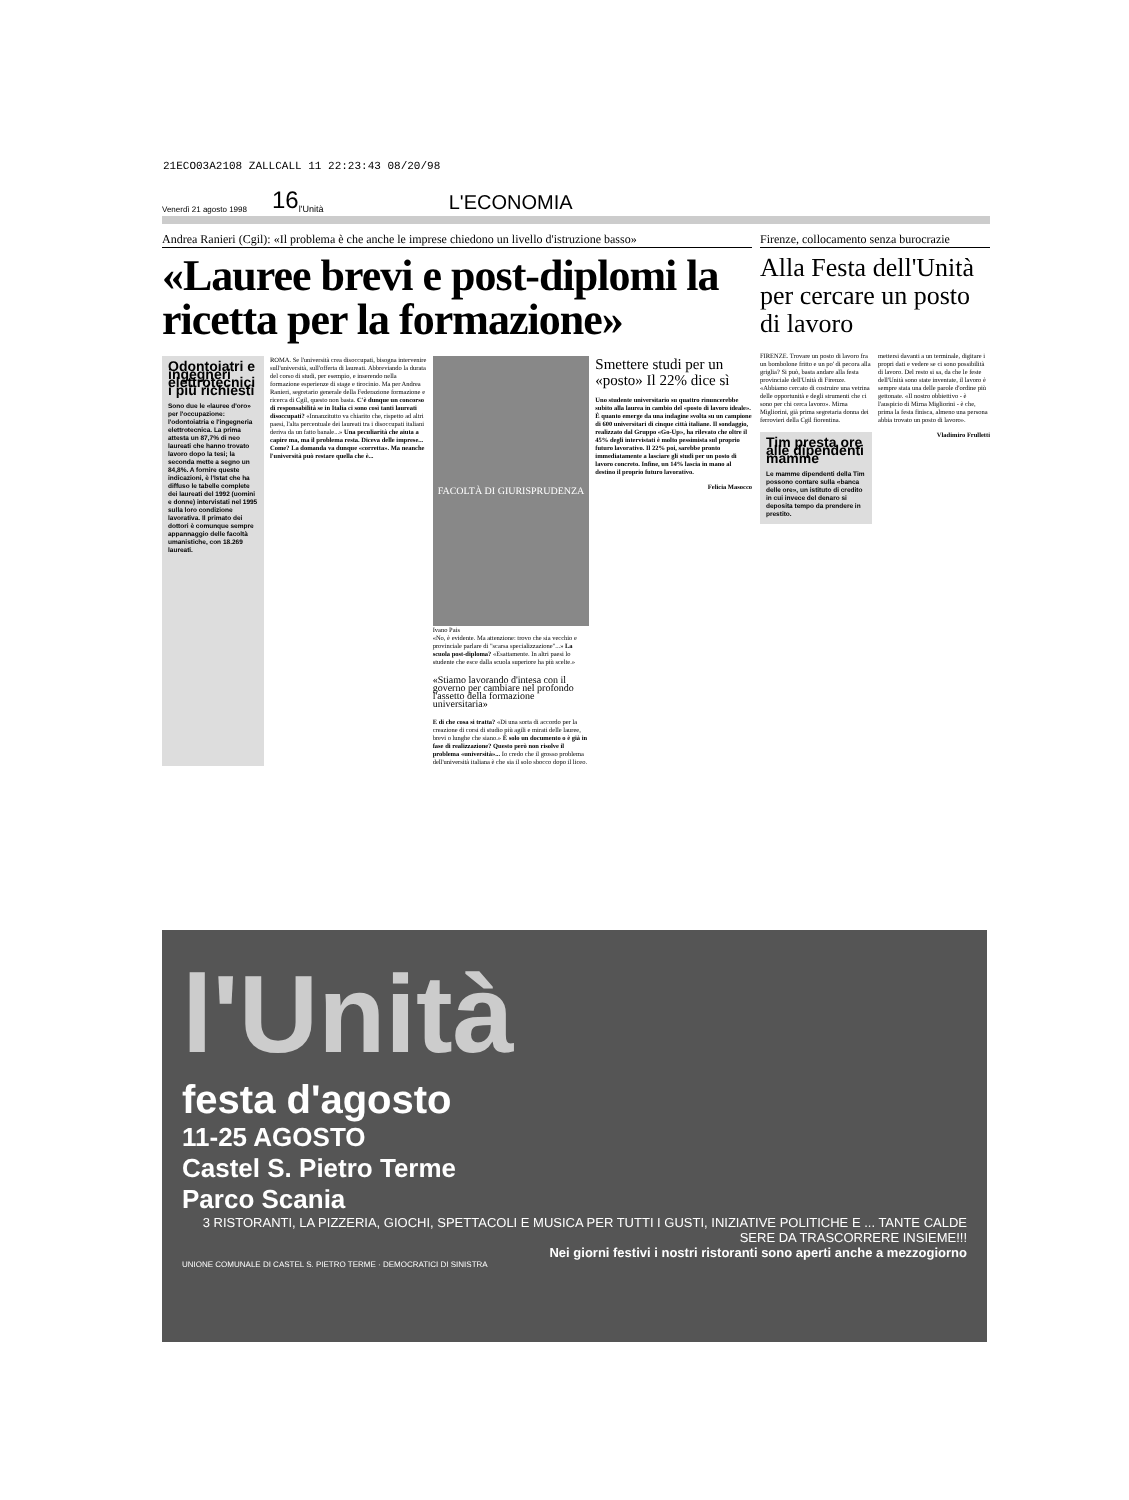21ECO03A2108 ZALLCALL 11 22:23:43 08/20/98
Venerdì 21 agosto 1998 16 l'Unità L'ECONOMIA
Andrea Ranieri (Cgil): «Il problema è che anche le imprese chiedono un livello d'istruzione basso»
«Lauree brevi e post-diplomi la ricetta per la formazione»
Odontoiatri e ingegneri elettrotecnici i più richiesti
Sono due le «lauree d'oro» per l'occupazione: l'odontoiatria e l'ingegneria elettrotecnica. La prima attesta un 87,7% di neo laureati che hanno trovato lavoro dopo la tesi; la seconda mette a segno un 84,8%. A fornire queste indicazioni, è l'Istat che ha diffuso le tabelle complete dei laureati del 1992 (uomini e donne) intervistati nel 1995 sulla loro condizione lavorativa. Il primato dei dottori è comunque sempre appannaggio delle facoltà umanistiche, con 18.269 laureati.
ROMA. Se l'università crea disoccupati, bisogna intervenire sull'università, sull'offerta di laureati. Abbreviando la durata del corso di studi, per esempio, e inserendo nella formazione esperienze di stage e tirocinio. Ma per Andrea Ranieri, segretario generale della Federazione formazione e ricerca di Cgil, questo non basta. C'è dunque un concorso di responsabilità se in Italia ci sono così tanti laureati disoccupati? «Innanzitutto va chiarito che, rispetto ad altri paesi, l'alta percentuale dei laureati tra i disoccupati italiani deriva da un fatto banale...» Una peculiarità che aiuta a capire ma, ma il problema resta. Diceva delle imprese... Come? La domanda va dunque «corretta». Ma neanche l'università può restare quella che è...
FACOLTÀ DI GIURISPRUDENZA
Ivano Pais
«No, è evidente. Ma attenzione: trovo che sia vecchio e provinciale parlare di "scarsa specializzazione"...» La scuola post-diploma? «Esattamente. In altri paesi lo studente che esce dalla scuola superiore ha più scelte.»
«Stiamo lavorando d'intesa con il governo per cambiare nel profondo l'assetto della formazione universitaria»
E di che cosa si tratta? «Di una sorta di accordo per la creazione di corsi di studio più agili e mirati delle lauree, brevi o lunghe che siano.» È solo un documento o è già in fase di realizzazione? Questo però non risolve il problema «università»... Io credo che il grosso problema dell'università italiana è che sia il solo sbocco dopo il liceo.
Smettere studi per un «posto» Il 22% dice sì
Uno studente universitario su quattro rinuncerebbe subito alla laurea in cambio del «posto di lavoro ideale». È quanto emerge da una indagine svolta su un campione di 600 universitari di cinque città italiane. Il sondaggio, realizzato dal Gruppo «Go-Up», ha rilevato che oltre il 45% degli intervistati è molto pessimista sul proprio futuro lavorativo. Il 22% poi, sarebbe pronto immediatamente a lasciare gli studi per un posto di lavoro concreto. Infine, un 14% lascia in mano al destino il proprio futuro lavorativo.
Felicia Masocco
Firenze, collocamento senza burocrazie
Alla Festa dell'Unità per cercare un posto di lavoro
FIRENZE. Trovare un posto di lavoro fra un bombolone fritto e un po' di pecora alla griglia? Si può, basta andare alla festa provinciale dell'Unità di Firenze. «Abbiamo cercato di costruire una vetrina delle opportunità e degli strumenti che ci sono per chi cerca lavoro». Mirna Migliorini, già prima segretaria donna dei ferrovieri della Cgil fiorentina.
Tim presta ore alle dipendenti mamme
Le mamme dipendenti della Tim possono contare sulla «banca delle ore», un istituto di credito in cui invece del denaro si deposita tempo da prendere in prestito.
mettersi davanti a un terminale, digitare i propri dati e vedere se ci sono possibilità di lavoro. Del resto si sa, da che le feste dell'Unità sono state inventate, il lavoro è sempre stata una delle parole d'ordine più gettonate. «Il nostro obbiettivo - è l'auspicio di Mirna Migliorini - è che, prima la festa finisca, almeno una persona abbia trovato un posto di lavoro».
Vladimiro Frulletti
l'Unità
festa d'agosto
11-25 AGOSTO
Castel S. Pietro Terme
Parco Scania
3 RISTORANTI, LA PIZZERIA, GIOCHI, SPETTACOLI E MUSICA PER TUTTI I GUSTI, INIZIATIVE POLITICHE E ... TANTE CALDE SERE DA TRASCORRERE INSIEME!!!
Nei giorni festivi i nostri ristoranti sono aperti anche a mezzogiorno
UNIONE COMUNALE DI CASTEL S. PIETRO TERME · DEMOCRATICI DI SINISTRA